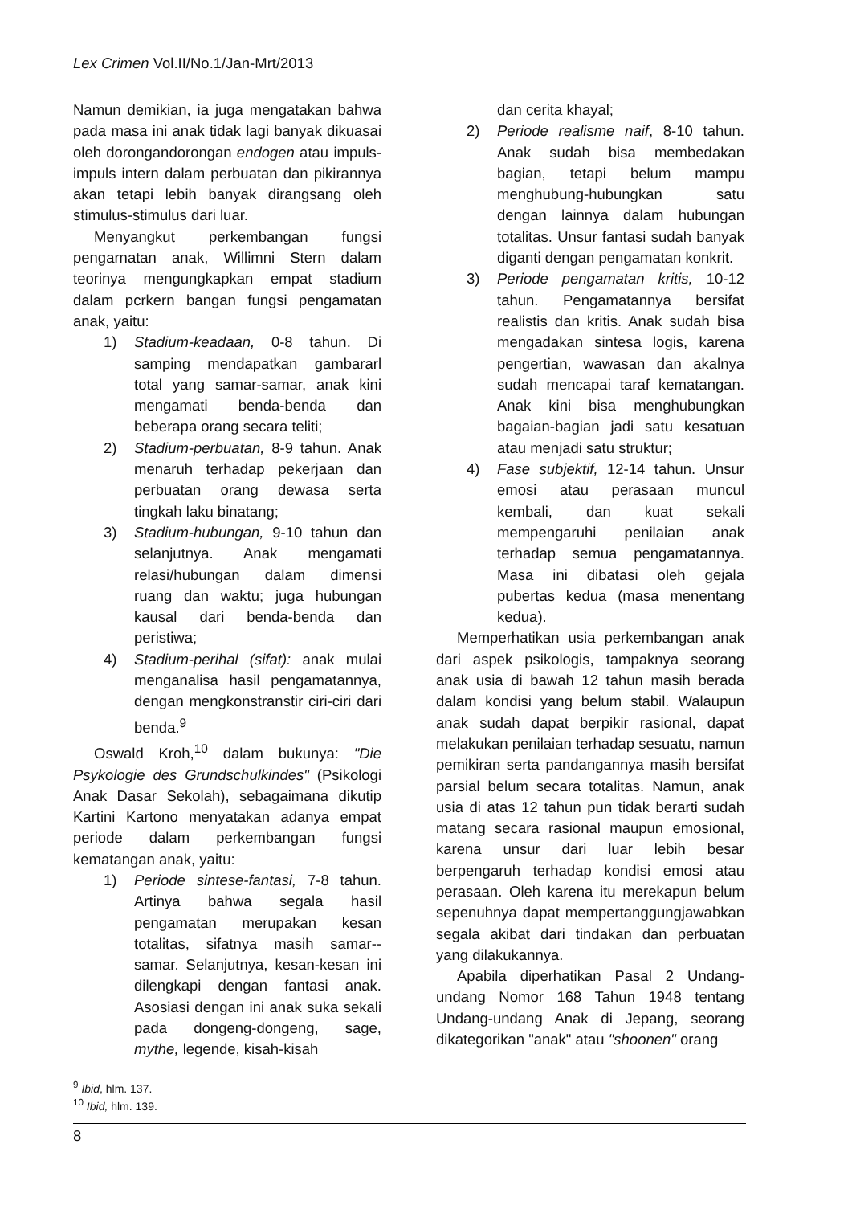Lex Crimen Vol.II/No.1/Jan-Mrt/2013
Namun demikian, ia juga mengatakan bahwa pada masa ini anak tidak lagi banyak dikuasai oleh dorongandorongan endogen atau impuls-impuls intern dalam perbuatan dan pikirannya akan tetapi lebih banyak dirangsang oleh stimulus-stimulus dari luar.
Menyangkut perkembangan fungsi pengarnatan anak, Willimni Stern dalam teorinya mengungkapkan empat stadium dalam pcrkern bangan fungsi pengamatan anak, yaitu:
1) Stadium-keadaan, 0-8 tahun. Di samping mendapatkan gambararl total yang samar-samar, anak kini mengamati benda-benda dan beberapa orang secara teliti;
2) Stadium-perbuatan, 8-9 tahun. Anak menaruh terhadap pekerjaan dan perbuatan orang dewasa serta tingkah laku binatang;
3) Stadium-hubungan, 9-10 tahun dan selanjutnya. Anak mengamati relasi/hubungan dalam dimensi ruang dan waktu; juga hubungan kausal dari benda-benda dan peristiwa;
4) Stadium-perihal (sifat): anak mulai menganalisa hasil pengamatannya, dengan mengkonstranstir ciri-ciri dari benda.<sup>9</sup>
Oswald Kroh,<sup>10</sup> dalam bukunya: "Die Psykologie des Grundschulkindes" (Psikologi Anak Dasar Sekolah), sebagaimana dikutip Kartini Kartono menyatakan adanya empat periode dalam perkembangan fungsi kematangan anak, yaitu:
1) Periode sintese-fantasi, 7-8 tahun. Artinya bahwa segala hasil pengamatan merupakan kesan totalitas, sifatnya masih samar--samar. Selanjutnya, kesan-kesan ini dilengkapi dengan fantasi anak. Asosiasi dengan ini anak suka sekali pada dongeng-dongeng, sage, mythe, legende, kisah-kisah
<sup>9</sup> Ibid, hlm. 137.
<sup>10</sup> Ibid, hlm. 139.
dan cerita khayal;
2) Periode realisme naif, 8-10 tahun. Anak sudah bisa membedakan bagian, tetapi belum mampu menghubung-hubungkan satu dengan lainnya dalam hubungan totalitas. Unsur fantasi sudah banyak diganti dengan pengamatan konkrit.
3) Periode pengamatan kritis, 10-12 tahun. Pengamatannya bersifat realistis dan kritis. Anak sudah bisa mengadakan sintesa logis, karena pengertian, wawasan dan akalnya sudah mencapai taraf kematangan. Anak kini bisa menghubungkan bagaian-bagian jadi satu kesatuan atau menjadi satu struktur;
4) Fase subjektif, 12-14 tahun. Unsur emosi atau perasaan muncul kembali, dan kuat sekali mempengaruhi penilaian anak terhadap semua pengamatannya. Masa ini dibatasi oleh gejala pubertas kedua (masa menentang kedua).
Memperhatikan usia perkembangan anak dari aspek psikologis, tampaknya seorang anak usia di bawah 12 tahun masih berada dalam kondisi yang belum stabil. Walaupun anak sudah dapat berpikir rasional, dapat melakukan penilaian terhadap sesuatu, namun pemikiran serta pandangannya masih bersifat parsial belum secara totalitas. Namun, anak usia di atas 12 tahun pun tidak berarti sudah matang secara rasional maupun emosional, karena unsur dari luar lebih besar berpengaruh terhadap kondisi emosi atau perasaan. Oleh karena itu merekapun belum sepenuhnya dapat mempertanggungjawabkan segala akibat dari tindakan dan perbuatan yang dilakukannya.
Apabila diperhatikan Pasal 2 Undang-undang Nomor 168 Tahun 1948 tentang Undang-undang Anak di Jepang, seorang dikategorikan "anak" atau "shoonen" orang
8